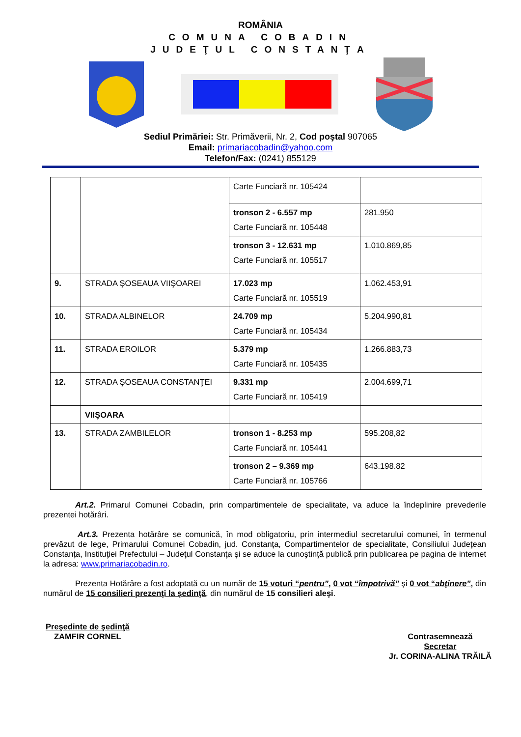ROMÂNIA
COMUNA COBADIN
JUDEŢUL CONSTANŢA
Sediul Primăriei: Str. Primăverii, Nr. 2, Cod poştal 907065
Email: primariacobadin@yahoo.com
Telefon/Fax: (0241) 855129
| | | Carte Funciară nr. 105424 | |
| | | tronson 2 - 6.557 mp Carte Funciară nr. 105448 | 281.950 |
| | | tronson 3 - 12.631 mp Carte Funciară nr. 105517 | 1.010.869,85 |
| 9. | STRADA ŞOSEAUA VIIŞOAREI | 17.023 mp Carte Funciară nr. 105519 | 1.062.453,91 |
| 10. | STRADA ALBINELOR | 24.709 mp Carte Funciară nr. 105434 | 5.204.990,81 |
| 11. | STRADA EROILOR | 5.379 mp Carte Funciară nr. 105435 | 1.266.883,73 |
| 12. | STRADA ŞOSEAUA CONSTANŢEI | 9.331 mp Carte Funciară nr. 105419 | 2.004.699,71 |
| | VIIŞOARA | | |
| 13. | STRADA ZAMBILELOR | tronson 1 - 8.253 mp Carte Funciară nr. 105441 | 595.208,82 |
| | | tronson 2 – 9.369 mp Carte Funciară nr. 105766 | 643.198.82 |
Art.2. Primarul Comunei Cobadin, prin compartimentele de specialitate, va aduce la îndeplinire prevederile prezentei hotărâri.
Art.3. Prezenta hotărâre se comunică, în mod obligatoriu, prin intermediul secretarului comunei, în termenul prevăzut de lege, Primarului Comunei Cobadin, jud. Constanța, Compartimentelor de specialitate, Consiliului Județean Constanța, Instituţiei Prefectului – Judeţul Constanţa şi se aduce la cunoştinţă publică prin publicarea pe pagina de internet la adresa: www.primariacobadin.ro.
Prezenta Hotărâre a fost adoptată cu un număr de 15 voturi “pentru”, 0 vot “împotrivă” şi 0 vot “abţinere”, din numărul de 15 consilieri prezenţi la şedinţă, din numărul de 15 consilieri aleşi.
Preşedinte de şedinţă
ZAMFIR CORNEL
Contrasemnează
Secretar
Jr. CORINA-ALINA TRĂILĂ